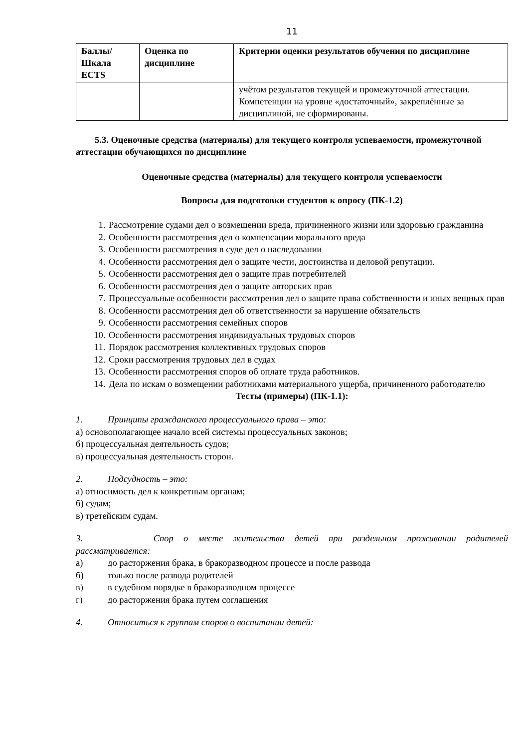11
| Баллы/ Шкала ECTS | Оценка по дисциплине | Критерии оценки результатов обучения по дисциплине |
| --- | --- | --- |
| | | учётом результатов текущей и промежуточной аттестации. Компетенции на уровне «достаточный», закреплённые за дисциплиной, не сформированы. |
5.3. Оценочные средства (материалы) для текущего контроля успеваемости, промежуточной аттестации обучающихся по дисциплине
Оценочные средства (материалы) для текущего контроля успеваемости
Вопросы для подготовки студентов к опросу (ПК-1.2)
1. Рассмотрение судами дел о возмещении вреда, причиненного жизни или здоровью гражданина
2. Особенности рассмотрения дел о компенсации морального вреда
3. Особенности рассмотрения в суде дел о наследовании
4. Особенности рассмотрения дел о защите чести, достоинства и деловой репутации.
5. Особенности рассмотрения дел о защите прав потребителей
6. Особенности рассмотрения дел о защите авторских прав
7. Процессуальные особенности рассмотрения дел о защите права собственности и иных вещных прав
8. Особенности рассмотрения дел об ответственности за нарушение обязательств
9. Особенности рассмотрения семейных споров
10. Особенности рассмотрения индивидуальных трудовых споров
11. Порядок рассмотрения коллективных трудовых споров
12. Сроки рассмотрения трудовых дел в судах
13. Особенности рассмотрения споров об оплате труда работников.
14. Дела по искам о возмещении работниками материального ущерба, причиненного работодателю
Тесты (примеры) (ПК-1.1):
1. Принципы гражданского процессуального права – это:
а) основополагающее начало всей системы процессуальных законов;
б) процессуальная деятельность судов;
в) процессуальная деятельность сторон.
2. Подсудность – это:
а) относимость дел к конкретным органам;
б) судам;
в) третейским судам.
3. Спор о месте жительства детей при раздельном проживании родителей рассматривается:
а) до расторжения брака, в бракоразводном процессе и после развода
б) только после развода родителей
в) в судебном порядке в бракоразводном процессе
г) до расторжения брака путем соглашения
4. Относиться к группам споров о воспитании детей: